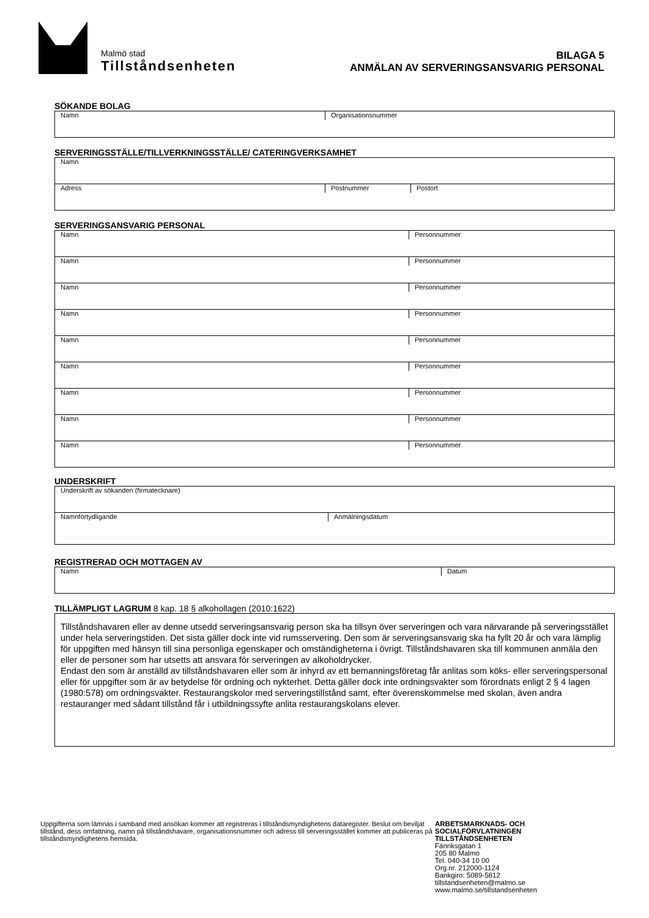Malmö stad
Tillståndsenheten
BILAGA 5
ANMÄLAN AV SERVERINGSANSVARIG PERSONAL
SÖKANDE BOLAG
Namn Organisationsnummer
SERVERINGSSTÄLLE/TILLVERKNINGSSTÄLLE/ CATERINGVERKSAMHET
Namn
Adress Postnummer Postort
SERVERINGSANSVARIG PERSONAL
Namn Personnummer
Namn Personnummer
Namn Personnummer
Namn Personnummer
Namn Personnummer
Namn Personnummer
Namn Personnummer
Namn Personnummer
Namn Personnummer
UNDERSKRIFT
Underskrift av sökanden (firmatecknare)
Namnförtydligande Anmälningsdatum
REGISTRERAD OCH MOTTAGEN AV
Namn Datum
TILLÄMPLIGT LAGRUM 8 kap. 18 § alkohollagen (2010:1622)
Tillståndshavaren eller av denne utsedd serveringsansvarig person ska ha tillsyn över serveringen och vara närvarande på serveringsstället under hela serveringstiden. Det sista gäller dock inte vid rumsservering. Den som är serveringsansvarig ska ha fyllt 20 år och vara lämplig för uppgiften med hänsyn till sina personliga egenskaper och omständigheterna i övrigt. Tillståndshavaren ska till kommunen anmäla den eller de personer som har utsetts att ansvara för serveringen av alkoholdrycker.
Endast den som är anställd av tillståndshavaren eller som är inhyrd av ett bemanningsföretag får anlitas som köks- eller serveringspersonal eller för uppgifter som är av betydelse för ordning och nykterhet. Detta gäller dock inte ordningsvakter som förordnats enligt 2 § 4 lagen (1980:578) om ordningsvakter. Restaurangskolor med serveringstillstånd samt, efter överenskommelse med skolan, även andra restauranger med sådant tillstånd får i utbildningssyfte anlita restaurangskolans elever.
Uppgifterna som lämnas i samband med ansökan kommer att registreras i tillståndsmyndighetens dataregister. Beslut om beviljat tillstånd, dess omfattning, namn på tillståndshavare, organisationsnummer och adress till serveringsstället kommer att publiceras på tillståndsmyndighetens hemsida.
ARBETSMARKNADS- OCH
SOCIALFÖRVLATNINGEN
TILLSTÅNDSENHETEN
Fänriksgatan 1
205 80 Malmo
Tel. 040-34 10 00
Org.nr. 212000-1124
Bankgiro: 5089-5812
tillstandsenheten@malmo.se
www.malmo.se/tillstandsenheten